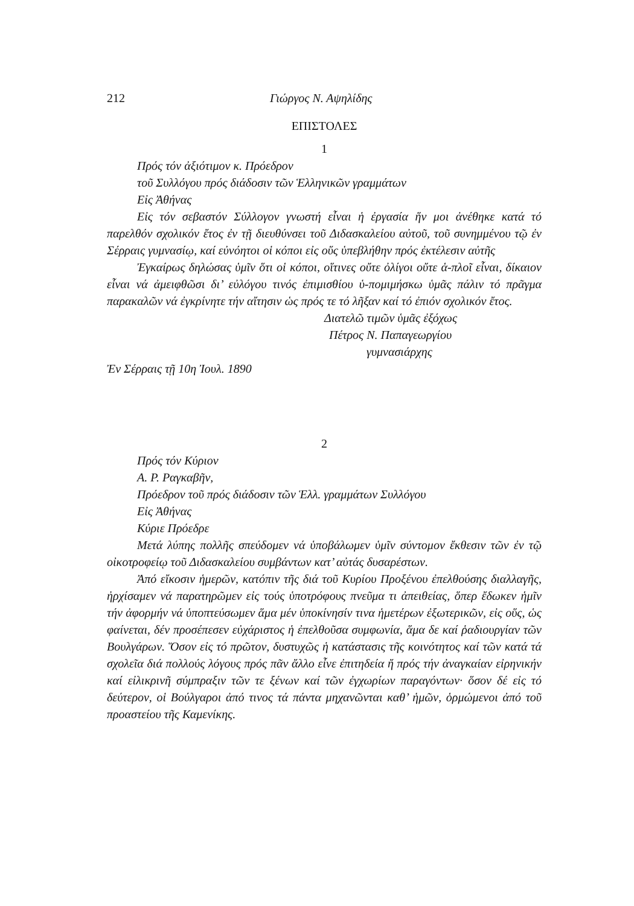212 Γιώργος Ν. Αψηλίδης
ΕΠΙΣΤΟΛΕΣ
1
Πρός τόν ἀξιότιμον κ. Πρόεδρον
τοῦ Συλλόγου πρός διάδοσιν τῶν Ἑλληνικῶν γραμμάτων
Εἰς Ἀθήνας
Εἰς τόν σεβαστόν Σύλλογον γνωστή εἶναι ἡ ἐργασία ἥν μοι ἀνέθηκε κατά τό παρελθόν σχολικόν ἔτος ἐν τῇ διευθύνσει τοῦ Διδασκαλείου αὐτοῦ, τοῦ συνημμένου τῷ ἐν Σέρραις γυμνασίῳ, καί εὐνόητοι οἱ κόποι εἰς οὕς ὑπεβλήθην πρός ἐκτέλεσιν αὐτῆς
Ἐγκαίρως δηλώσας ὑμῖν ὅτι οἱ κόποι, οἵτινες οὔτε ὀλίγοι οὔτε ἁ-πλοῖ εἶναι, δίκαιον εἶναι νά ἀμειφθῶσι δι’ εὐλόγου τινός ἐπιμισθίου ὑ-πομιμήσκω ὑμᾶς πάλιν τό πρᾶγμα παρακαλῶν νά ἐγκρίνητε τήν αἴτησιν ὡς πρός τε τό λῆξαν καί τό ἐπιόν σχολικόν ἔτος.
Διατελῶ τιμῶν ὑμᾶς ἐξόχως
Πέτρος Ν. Παπαγεωργίου
γυμνασιάρχης
Ἐν Σέρραις τῇ 10η Ἰουλ. 1890
2
Πρός τόν Κύριον
Α. Ρ. Ραγκαβῆν,
Πρόεδρον τοῦ πρός διάδοσιν τῶν Ἑλλ. γραμμάτων Συλλόγου
Εἰς Ἀθήνας
Κύριε Πρόεδρε
Μετά λύπης πολλῆς σπεύδομεν νά ὑποβάλωμεν ὑμῖν σύντομον ἔκθεσιν τῶν ἐν τῷ οἰκοτροφείῳ τοῦ Διδασκαλείου συμβάντων κατ’ αὐτάς δυσαρέστων.
Ἀπό εἴκοσιν ἡμερῶν, κατόπιν τῆς διά τοῦ Κυρίου Προξένου ἐπελθούσης διαλλαγῆς, ἠρχίσαμεν νά παρατηρῶμεν εἰς τούς ὑποτρόφους πνεῦμα τι ἀπειθείας, ὅπερ ἔδωκεν ἡμῖν τήν ἀφορμήν νά ὑποπτεύσωμεν ἅμα μέν ὑποκίνησίν τινα ἡμετέρων ἐξωτερικῶν, εἰς οὕς, ὡς φαίνεται, δέν προσέπεσεν εὐχάριστος ἡ ἐπελθοῦσα συμφωνία, ἅμα δε καί ῥαδιουργίαν τῶν Βουλγάρων. Ὅσον εἰς τό πρῶτον, δυστυχῶς ἡ κατάστασις τῆς κοινότητος καί τῶν κατά τά σχολεῖα διά πολλούς λόγους πρός πᾶν ἄλλο εἶνε ἐπιτηδεία ἤ πρός τήν ἀναγκαίαν εἰρηνικήν καί εἰλικρινῆ σύμπραξιν τῶν τε ξένων καί τῶν ἐγχωρίων παραγόντων· ὅσον δέ εἰς τό δεύτερον, οἱ Βούλγαροι ἀπό τινος τά πάντα μηχανῶνται καθ’ ἡμῶν, ὁρμώμενοι ἀπό τοῦ προαστείου τῆς Καμενίκης.